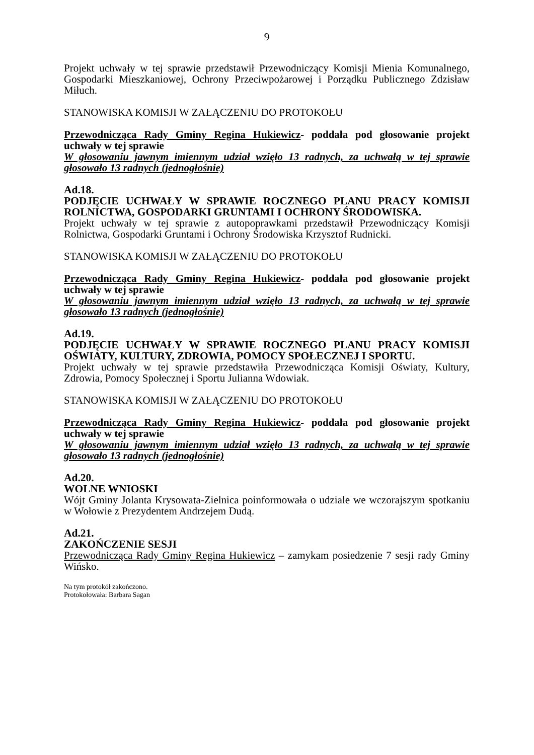9
Projekt uchwały w tej sprawie przedstawił Przewodniczący Komisji Mienia Komunalnego, Gospodarki Mieszkaniowej, Ochrony Przeciwpożarowej i Porządku Publicznego Zdzisław Miłuch.
STANOWISKA KOMISJI W ZAŁĄCZENIU DO PROTOKOŁU
Przewodnicząca Rady Gminy Regina Hukiewicz- poddała pod głosowanie projekt uchwały w tej sprawie
W głosowaniu jawnym imiennym udział wzięło 13 radnych, za uchwałą w tej sprawie głosowało 13 radnych (jednogłośnie)
Ad.18.
PODJĘCIE UCHWAŁY W SPRAWIE ROCZNEGO PLANU PRACY KOMISJI ROLNICTWA, GOSPODARKI GRUNTAMI I OCHRONY ŚRODOWISKA.
Projekt uchwały w tej sprawie z autopoprawkami przedstawił Przewodniczący Komisji Rolnictwa, Gospodarki Gruntami i Ochrony Środowiska Krzysztof Rudnicki.
STANOWISKA KOMISJI W ZAŁĄCZENIU DO PROTOKOŁU
Przewodnicząca Rady Gminy Regina Hukiewicz- poddała pod głosowanie projekt uchwały w tej sprawie
W głosowaniu jawnym imiennym udział wzięło 13 radnych, za uchwałą w tej sprawie głosowało 13 radnych (jednogłośnie)
Ad.19.
PODJĘCIE UCHWAŁY W SPRAWIE ROCZNEGO PLANU PRACY KOMISJI OŚWIATY, KULTURY, ZDROWIA, POMOCY SPOŁECZNEJ I SPORTU.
Projekt uchwały w tej sprawie przedstawiła Przewodnicząca Komisji Oświaty, Kultury, Zdrowia, Pomocy Społecznej i Sportu Julianna Wdowiak.
STANOWISKA KOMISJI W ZAŁĄCZENIU DO PROTOKOŁU
Przewodnicząca Rady Gminy Regina Hukiewicz- poddała pod głosowanie projekt uchwały w tej sprawie
W głosowaniu jawnym imiennym udział wzięło 13 radnych, za uchwałą w tej sprawie głosowało 13 radnych (jednogłośnie)
Ad.20.
WOLNE WNIOSKI
Wójt Gminy Jolanta Krysowata-Zielnica poinformowała o udziale we wczorajszym spotkaniu w Wołowie z Prezydentem Andrzejem Dudą.
Ad.21.
ZAKOŃCZENIE SESJI
Przewodnicząca Rady Gminy Regina Hukiewicz – zamykam posiedzenie 7 sesji rady Gminy Wińsko.
Na tym protokół zakończono.
Protokołowała: Barbara Sagan